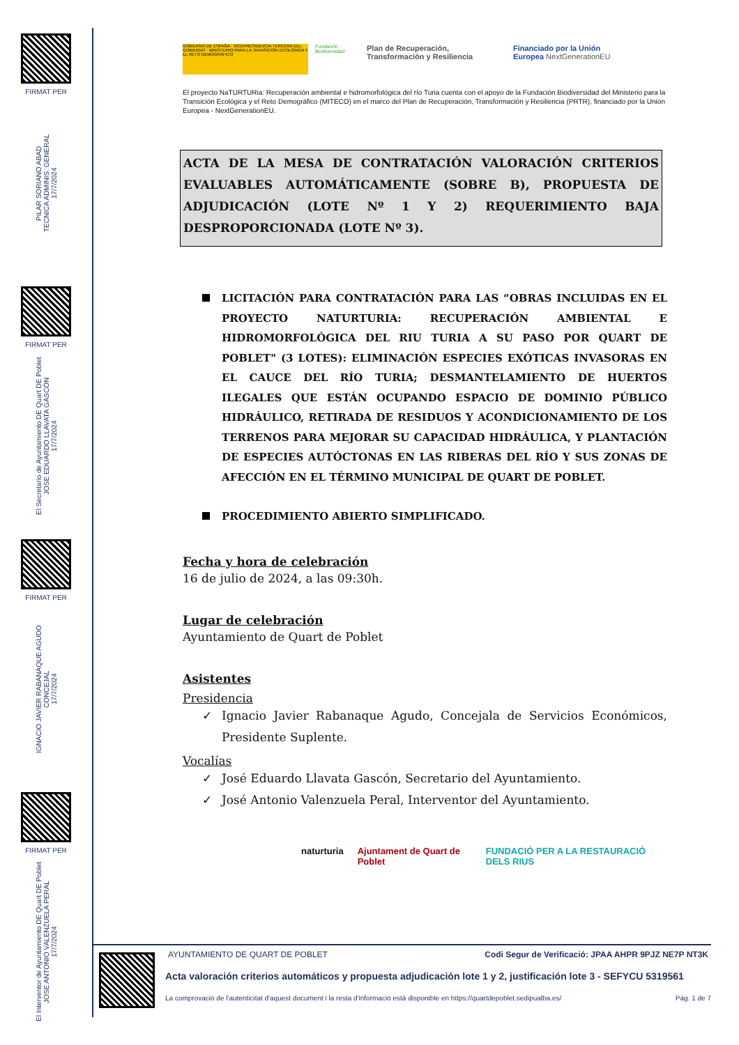FIRMAT PER
PILAR SORIANO ABAD
TECNICA ADMINIS. GENERAL
17/7/2024
FIRMAT PER
El Secretario de Ayuntamiento DE Quart DE Poblet
JOSE EDUARDO LLAVATA GASCÓN
17/7/2024
FIRMAT PER
IGNACIO JAVIER RABANAQUE AGUDO
CONCEJAL
17/7/2024
FIRMAT PER
El Interventor de Ayuntamiento DE Quart DE Poblet
JOSE ANTONIO VALENZUELA PERAL
17/7/2024
GOBIERNO DE ESPAÑA · VICEPRESIDENCIA TERCERA DEL GOBIERNO · MINISTERIO PARA LA TRANSICIÓN ECOLÓGICA Y EL RETO DEMOGRÁFICO
Fundación Biodiversidad
Plan de Recuperación, Transformación y Resiliencia
Financiado por la Unión Europea NextGenerationEU
El proyecto NaTURTURia: Recuperación ambiental e hidromorfológica del río Turia cuenta con el apoyo de la Fundación Biodiversidad del Ministerio para la Transición Ecológica y el Reto Demográfico (MITECO) en el marco del Plan de Recuperación, Transformación y Resiliencia (PRTR), financiado por la Unión Europea - NextGenerationEU.
ACTA DE LA MESA DE CONTRATACIÓN VALORACIÓN CRITERIOS EVALUABLES AUTOMÁTICAMENTE (SOBRE B), PROPUESTA DE ADJUDICACIÓN (LOTE Nº 1 Y 2) REQUERIMIENTO BAJA DESPROPORCIONADA (LOTE Nº 3).
LICITACIÓN PARA CONTRATACIÓN PARA LAS “OBRAS INCLUIDAS EN EL PROYECTO NATURTURIA: RECUPERACIÓN AMBIENTAL E HIDROMORFOLÓGICA DEL RIU TURIA A SU PASO POR QUART DE POBLET" (3 LOTES): ELIMINACIÓN ESPECIES EXÓTICAS INVASORAS EN EL CAUCE DEL RÍO TURIA; DESMANTELAMIENTO DE HUERTOS ILEGALES QUE ESTÁN OCUPANDO ESPACIO DE DOMINIO PÚBLICO HIDRÁULICO, RETIRADA DE RESIDUOS Y ACONDICIONAMIENTO DE LOS TERRENOS PARA MEJORAR SU CAPACIDAD HIDRÁULICA, Y PLANTACIÓN DE ESPECIES AUTÓCTONAS EN LAS RIBERAS DEL RÍO Y SUS ZONAS DE AFECCIÓN EN EL TÉRMINO MUNICIPAL DE QUART DE POBLET.
PROCEDIMIENTO ABIERTO SIMPLIFICADO.
Fecha y hora de celebración
16 de julio de 2024, a las 09:30h.
Lugar de celebración
Ayuntamiento de Quart de Poblet
Asistentes
Presidencia
✓ Ignacio Javier Rabanaque Agudo, Concejala de Servicios Económicos, Presidente Suplente.
Vocalías
✓ José Eduardo Llavata Gascón, Secretario del Ayuntamiento.
✓ José Antonio Valenzuela Peral, Interventor del Ayuntamiento.
naturturia Ajuntament de Quart de Poblet FUNDACIÓ PER A LA RESTAURACIÓ DELS RIUS
AYUNTAMIENTO DE QUART DE POBLET Codi Segur de Verificació: JPAA AHPR 9PJZ NE7P NT3K
Acta valoración criterios automáticos y propuesta adjudicación lote 1 y 2, justificación lote 3 - SEFYCU 5319561
La comprovació de l'autenticitat d'aquest document i la resta d'informació està disponible en https://quartdepoblet.sedipualba.es/ Pàg. 1 de 7